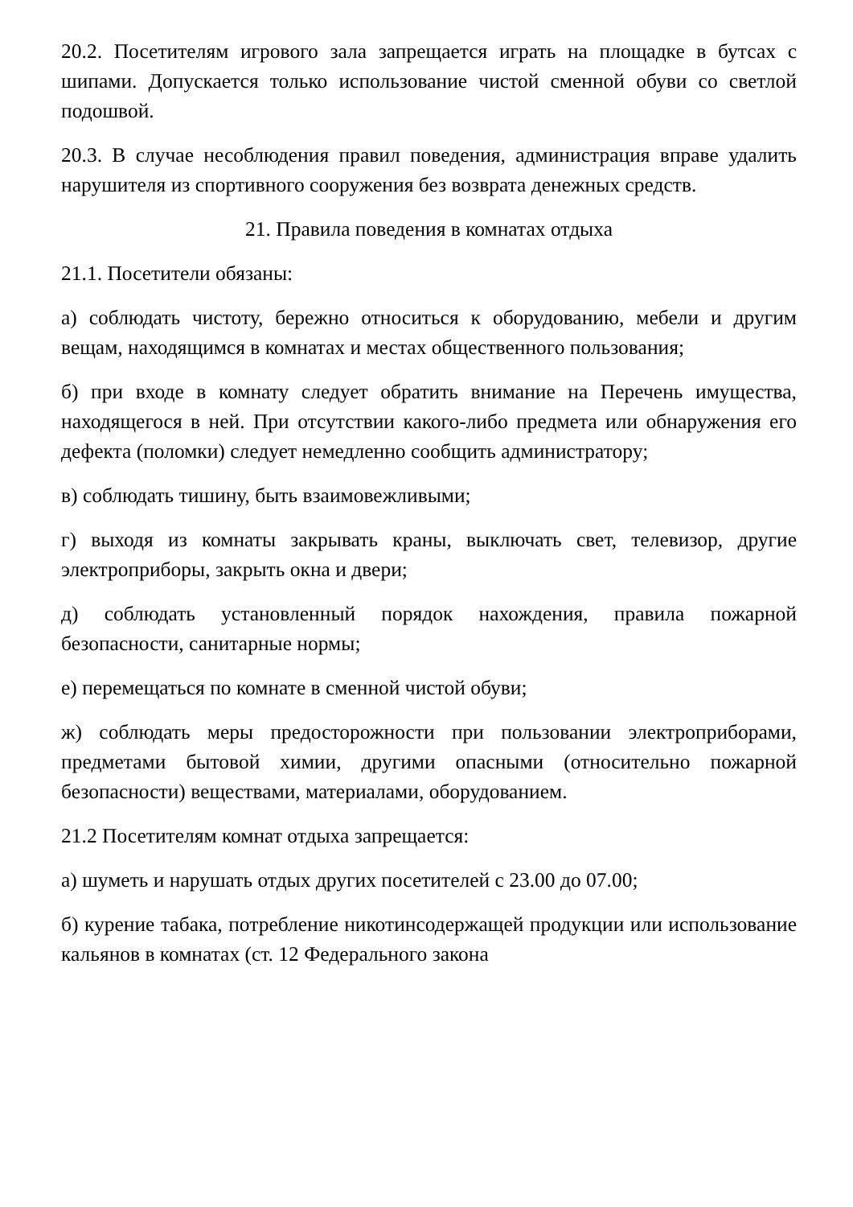20.2. Посетителям игрового зала запрещается играть на площадке в бутсах с шипами. Допускается только использование чистой сменной обуви со светлой подошвой.
20.3. В случае несоблюдения правил поведения, администрация вправе удалить нарушителя из спортивного сооружения без возврата денежных средств.
21. Правила поведения в комнатах отдыха
21.1. Посетители обязаны:
а) соблюдать чистоту, бережно относиться к оборудованию, мебели и другим вещам, находящимся в комнатах и местах общественного пользования;
б) при входе в комнату следует обратить внимание на Перечень имущества, находящегося в ней. При отсутствии какого-либо предмета или обнаружения его дефекта (поломки) следует немедленно сообщить администратору;
в) соблюдать тишину, быть взаимовежливыми;
г) выходя из комнаты закрывать краны, выключать свет, телевизор, другие электроприборы, закрыть окна и двери;
д) соблюдать установленный порядок нахождения, правила пожарной безопасности, санитарные нормы;
е) перемещаться по комнате в сменной чистой обуви;
ж) соблюдать меры предосторожности при пользовании электроприборами, предметами бытовой химии, другими опасными (относительно пожарной безопасности) веществами, материалами, оборудованием.
21.2 Посетителям комнат отдыха запрещается:
а) шуметь и нарушать отдых других посетителей с 23.00 до 07.00;
б) курение табака, потребление никотинсодержащей продукции или использование кальянов в комнатах (ст. 12 Федерального закона